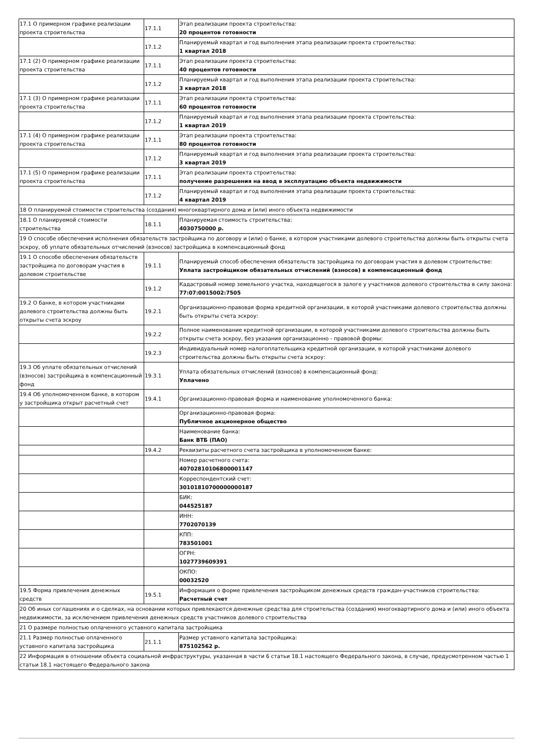| 17.1 О примерном графике реализации проекта строительства | 17.1.1 | Этап реализации проекта строительства: 20 процентов готовности |
| | 17.1.2 | Планируемый квартал и год выполнения этапа реализации проекта строительства: 1 квартал 2018 |
| 17.1 (2) О примерном графике реализации проекта строительства | 17.1.1 | Этап реализации проекта строительства: 40 процентов готовности |
| | 17.1.2 | Планируемый квартал и год выполнения этапа реализации проекта строительства: 3 квартал 2018 |
| 17.1 (3) О примерном графике реализации проекта строительства | 17.1.1 | Этап реализации проекта строительства: 60 процентов готовности |
| | 17.1.2 | Планируемый квартал и год выполнения этапа реализации проекта строительства: 1 квартал 2019 |
| 17.1 (4) О примерном графике реализации проекта строительства | 17.1.1 | Этап реализации проекта строительства: 80 процентов готовности |
| | 17.1.2 | Планируемый квартал и год выполнения этапа реализации проекта строительства: 3 квартал 2019 |
| 17.1 (5) О примерном графике реализации проекта строительства | 17.1.1 | Этап реализации проекта строительства: получение разрешения на ввод в эксплуатацию объекта недвижимости |
| | 17.1.2 | Планируемый квартал и год выполнения этапа реализации проекта строительства: 4 квартал 2019 |
| 18 О планируемой стоимости строительства (создания) многоквартирного дома и (или) иного объекта недвижимости | | |
| 18.1 О планируемой стоимости строительства | 18.1.1 | Планируемая стоимость строительства: 4030750000 р. |
| 19 О способе обеспечения исполнения обязательств застройщика по договору и (или) о банке, в котором участниками долевого строительства должны быть открыты счета эскроу, об уплате обязательных отчислений (взносов) застройщика в компенсационный фонд | | |
| 19.1 О способе обеспечения обязательств застройщика по договорам участия в долевом строительстве | 19.1.1 | Планируемый способ обеспечения обязательств застройщика по договорам участия в долевом строительстве: Уплата застройщиком обязательных отчислений (взносов) в компенсационный фонд |
| | 19.1.2 | Кадастровый номер земельного участка, находящегося в залоге у участников долевого строительства в силу закона: 77:07:0015002:7505 |
| 19.2 О банке, в котором участниками долевого строительства должны быть открыты счета эскроу | 19.2.1 | Организационно-правовая форма кредитной организации, в которой участниками долевого строительства должны быть открыты счета эскроу: |
| | 19.2.2 | Полное наименование кредитной организации, в которой участниками долевого строительства должны быть открыты счета эскроу, без указания организационно - правовой формы: |
| | 19.2.3 | Индивидуальный номер налогоплательщика кредитной организации, в которой участниками долевого строительства должны быть открыты счета эскроу: |
| 19.3 Об уплате обязательных отчислений (взносов) застройщика в компенсационный фонд | 19.3.1 | Уплата обязательных отчислений (взносов) в компенсационный фонд: Уплачено |
| 19.4 Об уполномоченном банке, в котором у застройщика открыт расчетный счет | 19.4.1 | Организационно-правовая форма и наименование уполномоченного банка: |
| | | Организационно-правовая форма: Публичное акционерное общество |
| | | Наименование банка: Банк ВТБ (ПАО) |
| | 19.4.2 | Реквизиты расчетного счета застройщика в уполномоченном банке: |
| | | Номер расчетного счета: 40702810106800001147 |
| | | Корреспондентский счет: 30101810700000000187 |
| | | БИК: 044525187 |
| | | ИНН: 7702070139 |
| | | КПП: 783501001 |
| | | ОГРН: 1027739609391 |
| | | ОКПО: 00032520 |
| 19.5 Форма привлечения денежных средств | 19.5.1 | Информация о форме привлечения застройщиком денежных средств граждан-участников строительства: Расчетный счет |
| 20 Об иных соглашениях и о сделках, на основании которых привлекаются денежные средства для строительства (создания) многоквартирного дома и (или) иного объекта недвижимости, за исключением привлечения денежных средств участников долевого строительства | | |
| 21 О размере полностью оплаченного уставного капитала застройщика | | |
| 21.1 Размер полностью оплаченного уставного капитала застройщика | 21.1.1 | Размер уставного капитала застройщика: 875102562 р. |
| 22 Информация в отношении объекта социальной инфраструктуры, указанная в части 6 статьи 18.1 настоящего Федерального закона, в случае, предусмотренном частью 1 статьи 18.1 настоящего Федерального закона | | |